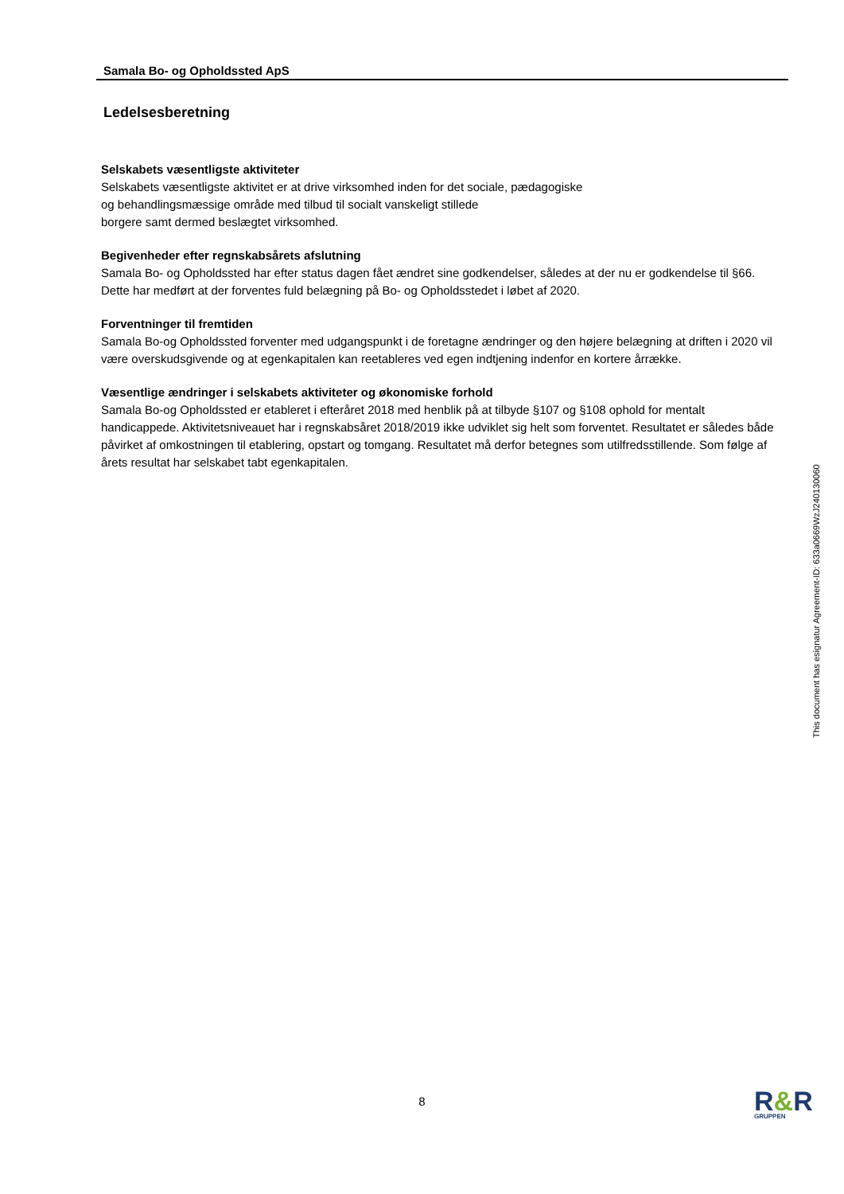Samala Bo- og Opholdssted ApS
Ledelsesberetning
Selskabets væsentligste aktiviteter
Selskabets væsentligste aktivitet er at drive virksomhed inden for det sociale, pædagogiske
og behandlingsmæssige område med tilbud til socialt vanskeligt stillede
borgere samt dermed beslægtet virksomhed.
Begivenheder efter regnskabsårets afslutning
Samala Bo- og Opholdssted har efter status dagen fået ændret sine godkendelser, således at der nu er godkendelse til §66. Dette har medført at der forventes fuld belægning på Bo- og Opholdsstedet i løbet af 2020.
Forventninger til fremtiden
Samala Bo-og Opholdssted forventer med udgangspunkt i de foretagne ændringer og den højere belægning at driften i 2020 vil være overskudsgivende og at egenkapitalen kan reetableres ved egen indtjening indenfor en kortere årrække.
Væsentlige ændringer i selskabets aktiviteter og økonomiske forhold
Samala Bo-og Opholdssted er etableret i efteråret 2018 med henblik på at tilbyde §107 og §108 ophold for mentalt handicappede. Aktivitetsniveauet har i regnskabsåret 2018/2019 ikke udviklet sig helt som forventet. Resultatet er således både påvirket af omkostningen til etablering, opstart og tomgang. Resultatet må derfor betegnes som utilfredsstillende. Som følge af årets resultat har selskabet tabt egenkapitalen.
This document has esignatur Agreement-ID: 633a0669WzJ240130060
8 R&R
GRUPPEN